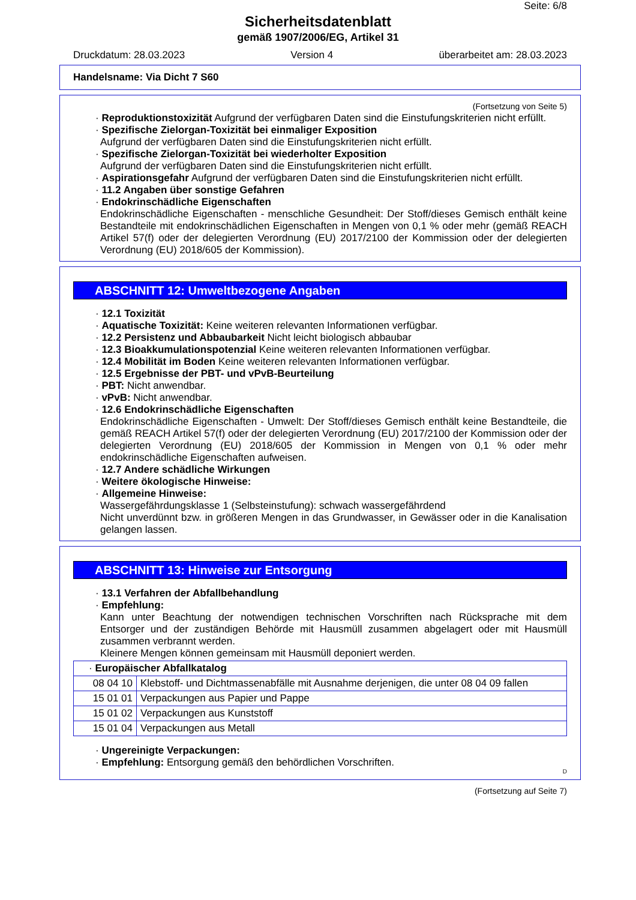Seite: 6/8
Sicherheitsdatenblatt
gemäß 1907/2006/EG, Artikel 31
Druckdatum: 28.03.2023 Version 4 überarbeitet am: 28.03.2023
Handelsname: Via Dicht 7 S60
(Fortsetzung von Seite 5)
· Reproduktionstoxizität Aufgrund der verfügbaren Daten sind die Einstufungskriterien nicht erfüllt.
· Spezifische Zielorgan-Toxizität bei einmaliger Exposition
Aufgrund der verfügbaren Daten sind die Einstufungskriterien nicht erfüllt.
· Spezifische Zielorgan-Toxizität bei wiederholter Exposition
Aufgrund der verfügbaren Daten sind die Einstufungskriterien nicht erfüllt.
· Aspirationsgefahr Aufgrund der verfügbaren Daten sind die Einstufungskriterien nicht erfüllt.
· 11.2 Angaben über sonstige Gefahren
· Endokrinschädliche Eigenschaften
Endokrinschädliche Eigenschaften - menschliche Gesundheit: Der Stoff/dieses Gemisch enthält keine Bestandteile mit endokrinschädlichen Eigenschaften in Mengen von 0,1 % oder mehr (gemäß REACH Artikel 57(f) oder der delegierten Verordnung (EU) 2017/2100 der Kommission oder der delegierten Verordnung (EU) 2018/605 der Kommission).
ABSCHNITT 12: Umweltbezogene Angaben
· 12.1 Toxizität
· Aquatische Toxizität: Keine weiteren relevanten Informationen verfügbar.
· 12.2 Persistenz und Abbaubarkeit Nicht leicht biologisch abbaubar
· 12.3 Bioakkumulationspotenzial Keine weiteren relevanten Informationen verfügbar.
· 12.4 Mobilität im Boden Keine weiteren relevanten Informationen verfügbar.
· 12.5 Ergebnisse der PBT- und vPvB-Beurteilung
· PBT: Nicht anwendbar.
· vPvB: Nicht anwendbar.
· 12.6 Endokrinschädliche Eigenschaften
Endokrinschädliche Eigenschaften - Umwelt: Der Stoff/dieses Gemisch enthält keine Bestandteile, die gemäß REACH Artikel 57(f) oder der delegierten Verordnung (EU) 2017/2100 der Kommission oder der delegierten Verordnung (EU) 2018/605 der Kommission in Mengen von 0,1 % oder mehr endokrinschädliche Eigenschaften aufweisen.
· 12.7 Andere schädliche Wirkungen
· Weitere ökologische Hinweise:
· Allgemeine Hinweise:
Wassergefährdungsklasse 1 (Selbsteinstufung): schwach wassergefährdend
Nicht unverdünnt bzw. in größeren Mengen in das Grundwasser, in Gewässer oder in die Kanalisation gelangen lassen.
ABSCHNITT 13: Hinweise zur Entsorgung
· 13.1 Verfahren der Abfallbehandlung
· Empfehlung:
Kann unter Beachtung der notwendigen technischen Vorschriften nach Rücksprache mit dem Entsorger und der zuständigen Behörde mit Hausmüll zusammen abgelagert oder mit Hausmüll zusammen verbrannt werden.
Kleinere Mengen können gemeinsam mit Hausmüll deponiert werden.
| · Europäischer Abfallkatalog | |
| 08 04 10 | Klebstoff- und Dichtmassenabfälle mit Ausnahme derjenigen, die unter 08 04 09 fallen |
| 15 01 01 | Verpackungen aus Papier und Pappe |
| 15 01 02 | Verpackungen aus Kunststoff |
| 15 01 04 | Verpackungen aus Metall |
· Ungereinigte Verpackungen:
· Empfehlung: Entsorgung gemäß den behördlichen Vorschriften.
D
(Fortsetzung auf Seite 7)